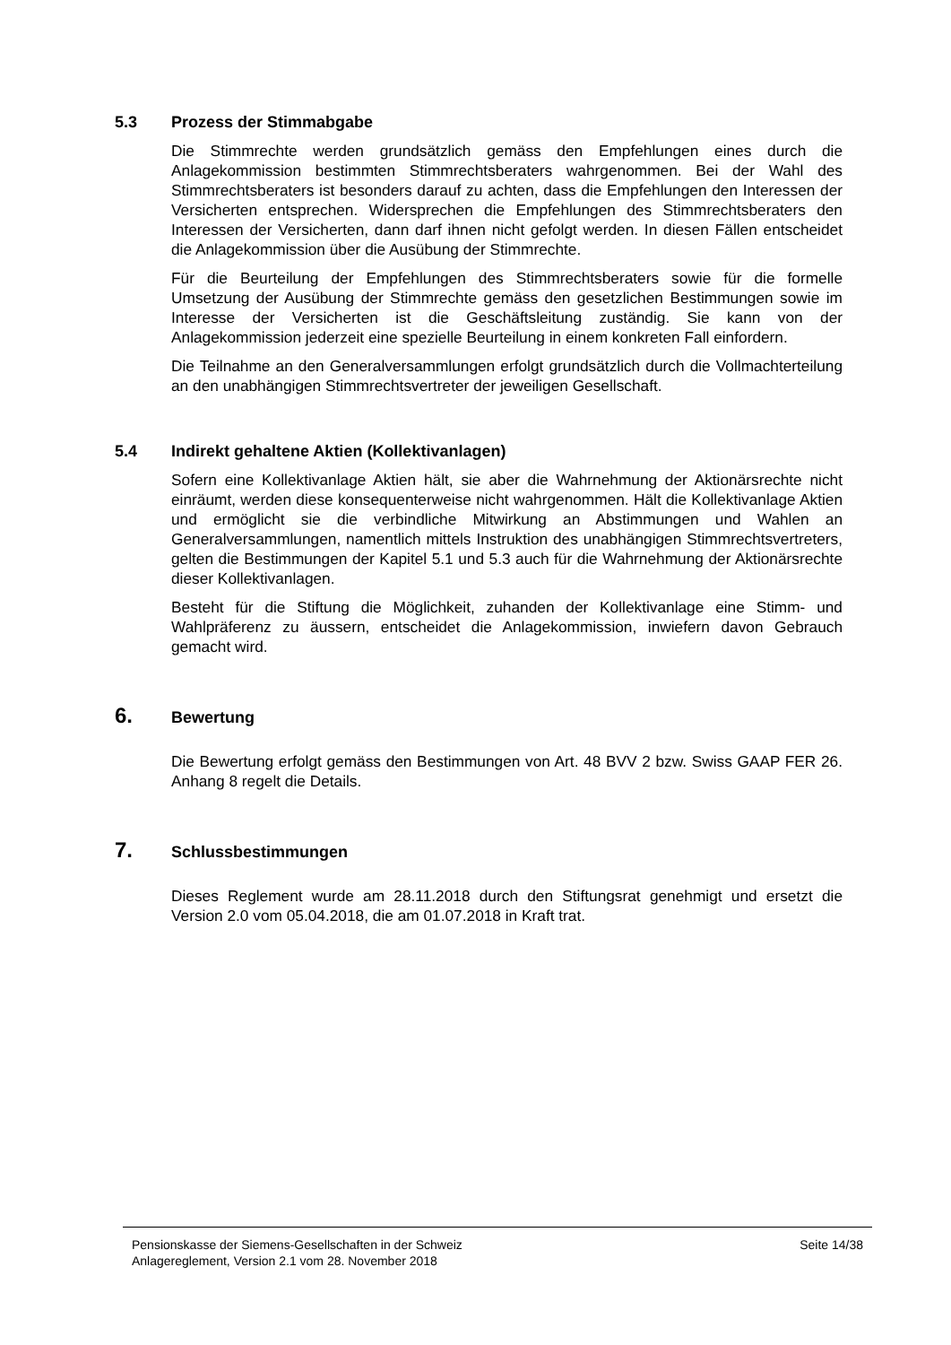5.3 Prozess der Stimmabgabe
Die Stimmrechte werden grundsätzlich gemäss den Empfehlungen eines durch die Anlagekommission bestimmten Stimmrechtsberaters wahrgenommen. Bei der Wahl des Stimmrechtsberaters ist besonders darauf zu achten, dass die Empfehlungen den Interessen der Versicherten entsprechen. Widersprechen die Empfehlungen des Stimmrechtsberaters den Interessen der Versicherten, dann darf ihnen nicht gefolgt werden. In diesen Fällen entscheidet die Anlagekommission über die Ausübung der Stimmrechte.
Für die Beurteilung der Empfehlungen des Stimmrechtsberaters sowie für die formelle Umsetzung der Ausübung der Stimmrechte gemäss den gesetzlichen Bestimmungen sowie im Interesse der Versicherten ist die Geschäftsleitung zuständig. Sie kann von der Anlagekommission jederzeit eine spezielle Beurteilung in einem konkreten Fall einfordern.
Die Teilnahme an den Generalversammlungen erfolgt grundsätzlich durch die Vollmachterteilung an den unabhängigen Stimmrechtsvertreter der jeweiligen Gesellschaft.
5.4 Indirekt gehaltene Aktien (Kollektivanlagen)
Sofern eine Kollektivanlage Aktien hält, sie aber die Wahrnehmung der Aktionärsrechte nicht einräumt, werden diese konsequenterweise nicht wahrgenommen. Hält die Kollektivanlage Aktien und ermöglicht sie die verbindliche Mitwirkung an Abstimmungen und Wahlen an Generalversammlungen, namentlich mittels Instruktion des unabhängigen Stimmrechtsvertreters, gelten die Bestimmungen der Kapitel 5.1 und 5.3 auch für die Wahrnehmung der Aktionärsrechte dieser Kollektivanlagen.
Besteht für die Stiftung die Möglichkeit, zuhanden der Kollektivanlage eine Stimm- und Wahlpräferenz zu äussern, entscheidet die Anlagekommission, inwiefern davon Gebrauch gemacht wird.
6. Bewertung
Die Bewertung erfolgt gemäss den Bestimmungen von Art. 48 BVV 2 bzw. Swiss GAAP FER 26. Anhang 8 regelt die Details.
7. Schlussbestimmungen
Dieses Reglement wurde am 28.11.2018 durch den Stiftungsrat genehmigt und ersetzt die Version 2.0 vom 05.04.2018, die am 01.07.2018 in Kraft trat.
Seite 14/38
Pensionskasse der Siemens-Gesellschaften in der Schweiz
Anlagereglement, Version 2.1 vom 28. November 2018